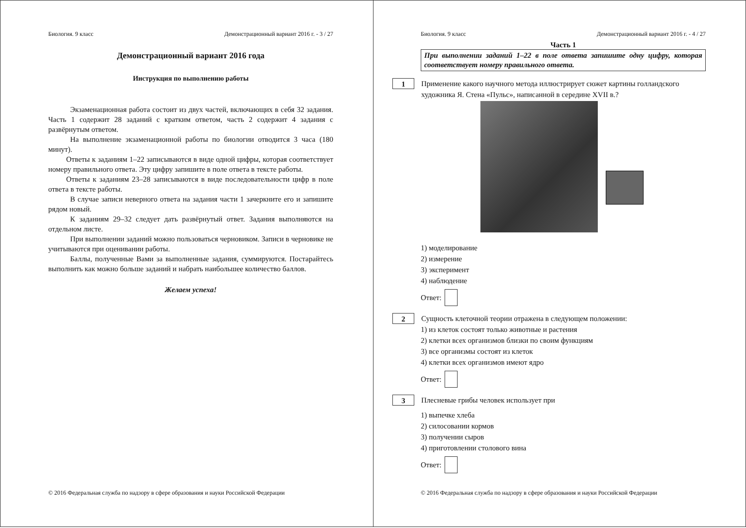Биология. 9 класс Демонстрационный вариант 2016 г. - 3 / 27
Демонстрационный вариант 2016 года
Инструкция по выполнению работы
Экзаменационная работа состоит из двух частей, включающих в себя 32 задания. Часть 1 содержит 28 заданий с кратким ответом, часть 2 содержит 4 задания с развёрнутым ответом.
На выполнение экзаменационной работы по биологии отводится 3 часа (180 минут).
Ответы к заданиям 1–22 записываются в виде одной цифры, которая соответствует номеру правильного ответа. Эту цифру запишите в поле ответа в тексте работы.
Ответы к заданиям 23–28 записываются в виде последовательности цифр в поле ответа в тексте работы.
В случае записи неверного ответа на задания части 1 зачеркните его и запишите рядом новый.
К заданиям 29–32 следует дать развёрнутый ответ. Задания выполняются на отдельном листе.
При выполнении заданий можно пользоваться черновиком. Записи в черновике не учитываются при оценивании работы.
Баллы, полученные Вами за выполненные задания, суммируются. Постарайтесь выполнить как можно больше заданий и набрать наибольшее количество баллов.
Желаем успеха!
© 2016 Федеральная служба по надзору в сфере образования и науки Российской Федерации
Биология. 9 класс Демонстрационный вариант 2016 г. - 4 / 27
Часть 1
При выполнении заданий 1–22 в поле ответа запишите одну цифру, которая соответствует номеру правильного ответа.
1
Применение какого научного метода иллюстрирует сюжет картины голландского художника Я. Стена «Пульс», написанной в середине XVII в.?
1) моделирование
2) измерение
3) эксперимент
4) наблюдение
Ответ:
2
Сущность клеточной теории отражена в следующем положении:
1) из клеток состоят только животные и растения
2) клетки всех организмов близки по своим функциям
3) все организмы состоят из клеток
4) клетки всех организмов имеют ядро
Ответ:
3
Плесневые грибы человек использует при
1) выпечке хлеба
2) силосовании кормов
3) получении сыров
4) приготовлении столового вина
Ответ:
© 2016 Федеральная служба по надзору в сфере образования и науки Российской Федерации